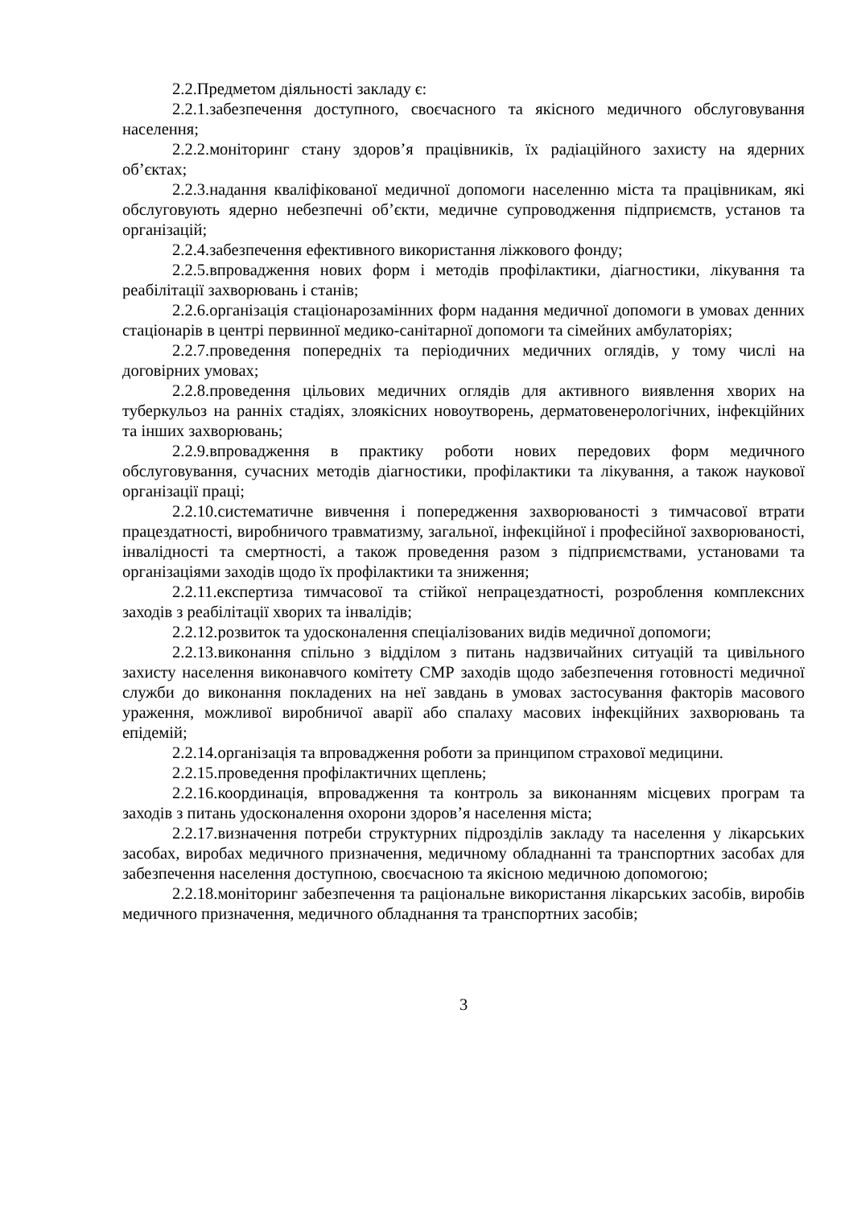2.2.Предметом діяльності закладу є:
2.2.1.забезпечення доступного, своєчасного та якісного медичного обслуговування населення;
2.2.2.моніторинг стану здоров’я працівників, їх радіаційного захисту на ядерних об’єктах;
2.2.3.надання кваліфікованої медичної допомоги населенню міста та працівникам, які обслуговують ядерно небезпечні об’єкти, медичне супроводження підприємств, установ та організацій;
2.2.4.забезпечення ефективного використання ліжкового фонду;
2.2.5.впровадження нових форм і методів профілактики, діагностики, лікування та реабілітації захворювань і станів;
2.2.6.організація стаціонарозамінних форм надання медичної допомоги в умовах денних стаціонарів в центрі первинної медико-санітарної допомоги та сімейних амбулаторіях;
2.2.7.проведення попередніх та періодичних медичних оглядів, у тому числі на договірних умовах;
2.2.8.проведення цільових медичних оглядів для активного виявлення хворих на туберкульоз на ранніх стадіях, злоякісних новоутворень, дерматовенерологічних, інфекційних та інших захворювань;
2.2.9.впровадження в практику роботи нових передових форм медичного обслуговування, сучасних методів діагностики, профілактики та лікування, а також наукової організації праці;
2.2.10.систематичне вивчення і попередження захворюваності з тимчасової втрати працездатності, виробничого травматизму, загальної, інфекційної і професійної захворюваності, інвалідності та смертності, а також проведення разом з підприємствами, установами та організаціями заходів щодо їх профілактики та зниження;
2.2.11.експертиза тимчасової та стійкої непрацездатності, розроблення комплексних заходів з реабілітації хворих та інвалідів;
2.2.12.розвиток та удосконалення спеціалізованих видів медичної допомоги;
2.2.13.виконання спільно з відділом з питань надзвичайних ситуацій та цивільного захисту населення виконавчого комітету СМР заходів щодо забезпечення готовності медичної служби до виконання покладених на неї завдань в умовах застосування факторів масового ураження, можливої виробничої аварії або спалаху масових інфекційних захворювань та епідемій;
2.2.14.організація та впровадження роботи за принципом страхової медицини.
2.2.15.проведення профілактичних щеплень;
2.2.16.координація, впровадження та контроль за виконанням місцевих програм та заходів з питань удосконалення охорони здоров’я населення міста;
2.2.17.визначення потреби структурних підрозділів закладу та населення у лікарських засобах, виробах медичного призначення, медичному обладнанні та транспортних засобах для забезпечення населення доступною, своєчасною та якісною медичною допомогою;
2.2.18.моніторинг забезпечення та раціональне використання лікарських засобів, виробів медичного призначення, медичного обладнання та транспортних засобів;
3